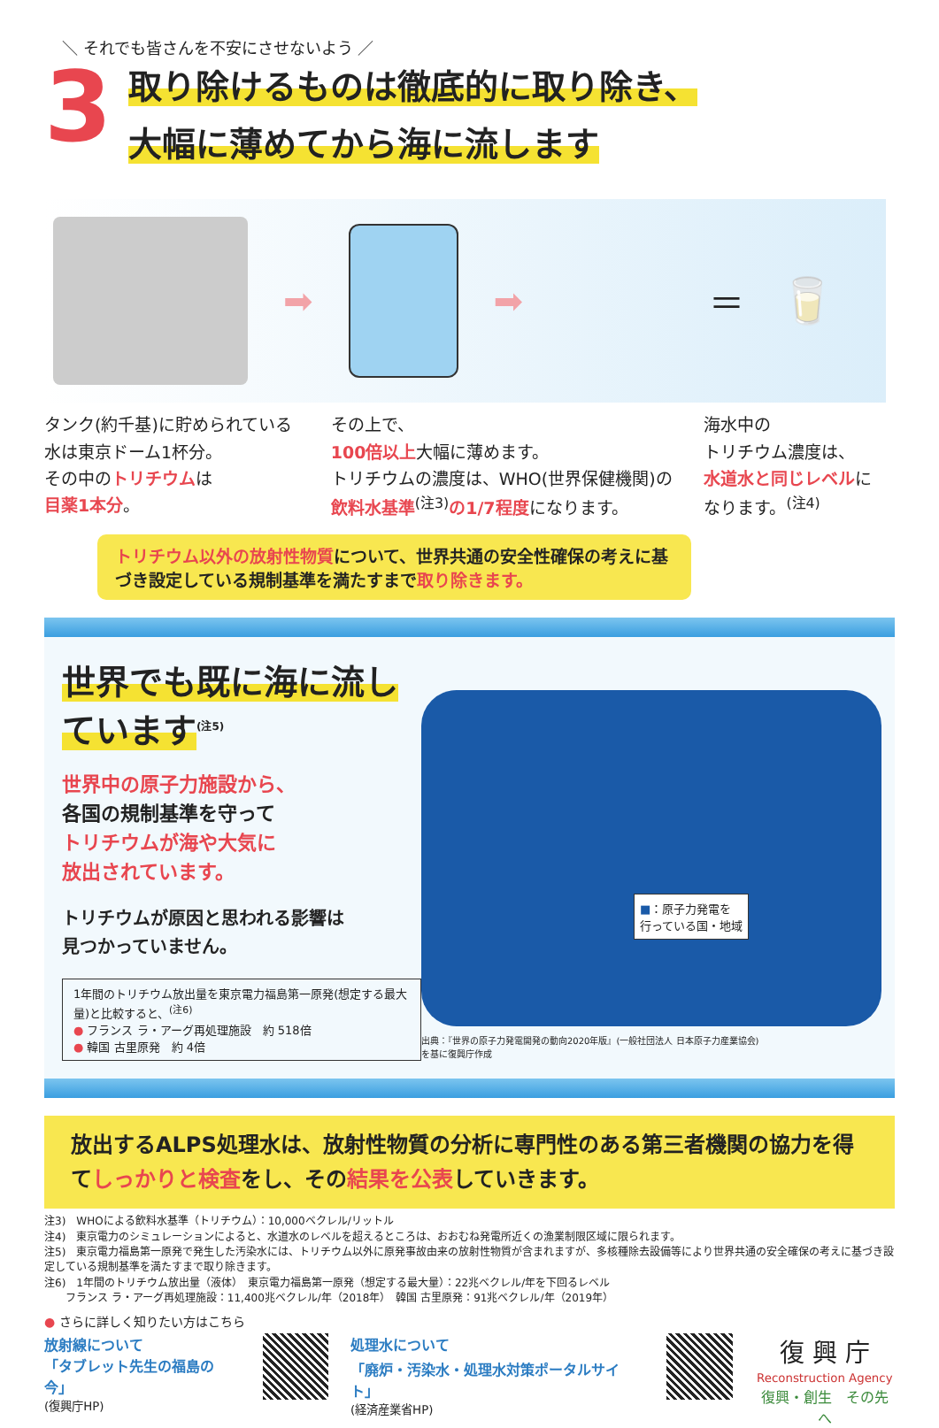＼ それでも皆さんを不安にさせないよう ／
3
取り除けるものは徹底的に取り除き、
大幅に薄めてから海に流します
➡ ➡ ＝ 🥛
タンク(約千基)に貯められている水は東京ドーム1杯分。
その中のトリチウムは
目薬1本分。
その上で、
100倍以上大幅に薄めます。
トリチウムの濃度は、WHO(世界保健機関)の飲料水基準<sup>(注3)</sup>の1/7程度になります。
海水中の
トリチウム濃度は、
水道水と同じレベルになります。<sup>(注4)</sup>
トリチウム以外の放射性物質について、世界共通の安全性確保の考えに基づき設定している規制基準を満たすまで取り除きます。
世界でも既に海に流しています<sup>(注5)</sup>
世界中の原子力施設から、
各国の規制基準を守って
トリチウムが海や大気に
放出されています。
トリチウムが原因と思われる影響は
見つかっていません。
1年間のトリチウム放出量を東京電力福島第一原発(想定する最大量)と比較すると、<sup>(注6)</sup>
● フランス ラ・アーグ再処理施設　約 518倍
● 韓国 古里原発　約 4倍
■：原子力発電を
行っている国・地域
出典：『世界の原子力発電開発の動向2020年版』(一般社団法人 日本原子力産業協会)
を基に復興庁作成
放出するALPS処理水は、放射性物質の分析に専門性のある第三者機関の協力を得てしっかりと検査をし、その結果を公表していきます。
注3)　WHOによる飲料水基準（トリチウム）：10,000ベクレル/リットル
注4)　東京電力のシミュレーションによると、水道水のレベルを超えるところは、おおむね発電所近くの漁業制限区域に限られます。
注5)　東京電力福島第一原発で発生した汚染水には、トリチウム以外に原発事故由来の放射性物質が含まれますが、多核種除去設備等により世界共通の安全確保の考えに基づき設定している規制基準を満たすまで取り除きます。
注6)　1年間のトリチウム放出量（液体）　東京電力福島第一原発（想定する最大量）：22兆ベクレル/年を下回るレベル
　　フランス ラ・アーグ再処理施設：11,400兆ベクレル/年（2018年）　韓国 古里原発：91兆ベクレル/年（2019年）
● さらに詳しく知りたい方はこちら
放射線について
「タブレット先生の福島の今」
(復興庁HP)
処理水について
「廃炉・汚染水・処理水対策ポータルサイト」
(経済産業省HP)
復 興 庁
Reconstruction Agency
復興・創生　その先へ